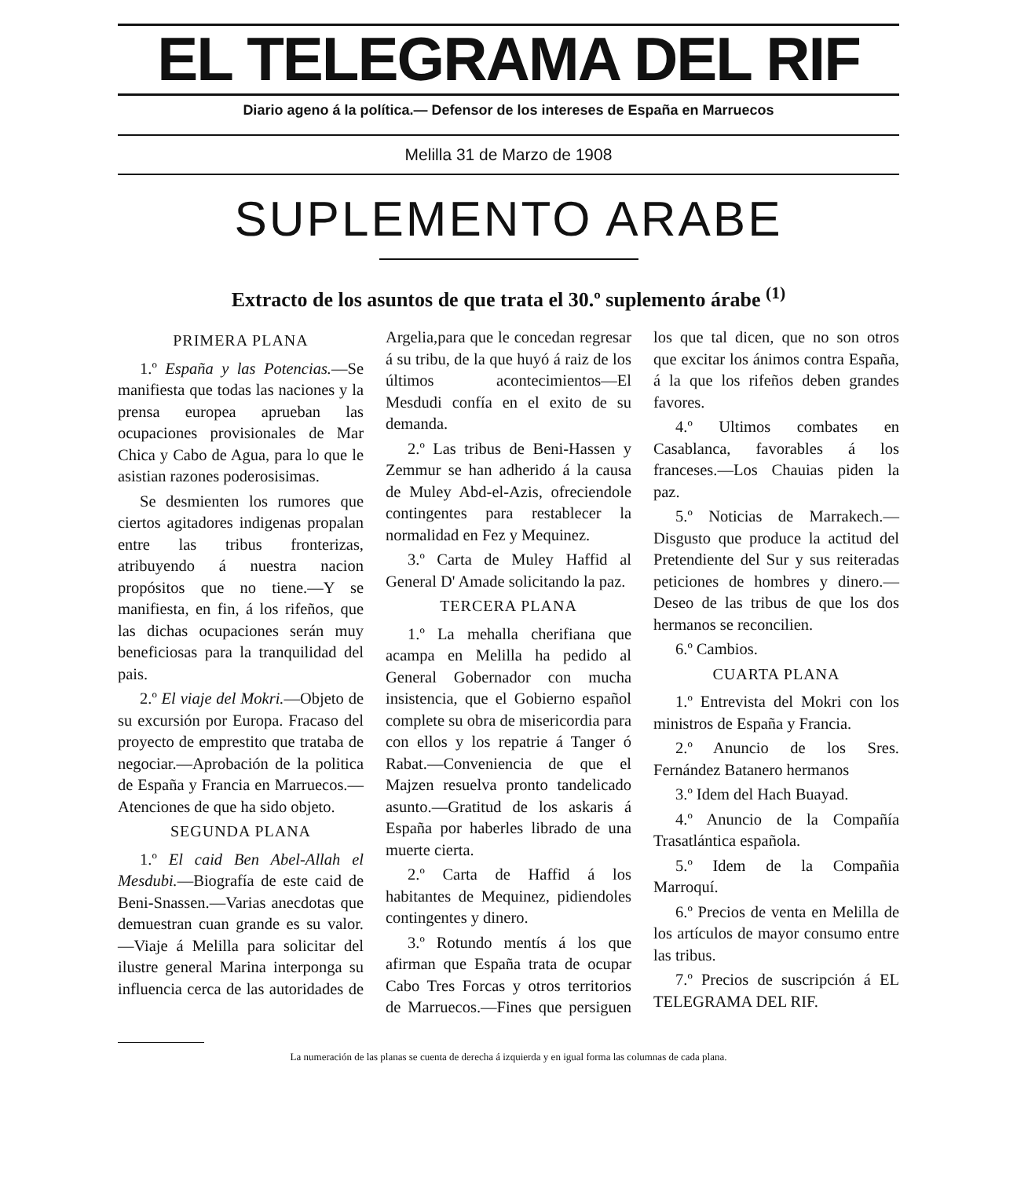EL TELEGRAMA DEL RIF
Diario ageno á la política.— Defensor de los intereses de España en Marruecos
Melilla 31 de Marzo de 1908
SUPLEMENTO ARABE
Extracto de los asuntos de que trata el 30.º suplemento árabe <sup>(1)</sup>
PRIMERA PLANA
1.º España y las Potencias.—Se manifiesta que todas las naciones y la prensa europea aprueban las ocupaciones provisionales de Mar Chica y Cabo de Agua, para lo que le asistian razones poderosisimas.
Se desmienten los rumores que ciertos agitadores indigenas propalan entre las tribus fronterizas, atribuyendo á nuestra nacion propósitos que no tiene.—Y se manifiesta, en fin, á los rifeños, que las dichas ocupaciones serán muy beneficiosas para la tranquilidad del pais.
2.º El viaje del Mokri.—Objeto de su excursión por Europa. Fracaso del proyecto de emprestito que trataba de negociar.—Aprobación de la politica de España y Francia en Marruecos.—Atenciones de que ha sido objeto.
SEGUNDA PLANA
1.º El caid Ben Abel-Allah el Mesdubi.—Biografía de este caid de Beni-Snassen.—Varias anecdotas que demuestran cuan grande es su valor.—Viaje á Melilla para solicitar del ilustre general Marina interponga su influencia cerca de las autoridades de Argelia,para que le concedan regresar á su tribu, de la que huyó á raiz de los últimos acontecimientos—El Mesdudi confía en el exito de su demanda.
2.º Las tribus de Beni-Hassen y Zemmur se han adherido á la causa de Muley Abd-el-Azis, ofreciendole contingentes para restablecer la normalidad en Fez y Mequinez.
3.º Carta de Muley Haffid al General D' Amade solicitando la paz.
TERCERA PLANA
1.º La mehalla cherifiana que acampa en Melilla ha pedido al General Gobernador con mucha insistencia, que el Gobierno español complete su obra de misericordia para con ellos y los repatrie á Tanger ó Rabat.—Conveniencia de que el Majzen resuelva pronto tandelicado asunto.—Gratitud de los askaris á España por haberles librado de una muerte cierta.
2.º Carta de Haffid á los habitantes de Mequinez, pidiendoles contingentes y dinero.
3.º Rotundo mentís á los que afirman que España trata de ocupar Cabo Tres Forcas y otros territorios de Marruecos.—Fines que persiguen los que tal dicen, que no son otros que excitar los ánimos contra España, á la que los rifeños deben grandes favores.
4.º Ultimos combates en Casablanca, favorables á los franceses.—Los Chauias piden la paz.
5.º Noticias de Marrakech.—Disgusto que produce la actitud del Pretendiente del Sur y sus reiteradas peticiones de hombres y dinero.—Deseo de las tribus de que los dos hermanos se reconcilien.
6.º Cambios.
CUARTA PLANA
1.º Entrevista del Mokri con los ministros de España y Francia.
2.º Anuncio de los Sres. Fernández Batanero hermanos
3.º Idem del Hach Buayad.
4.º Anuncio de la Compañía Trasatlántica española.
5.º Idem de la Compañia Marroquí.
6.º Precios de venta en Melilla de los artículos de mayor consumo entre las tribus.
7.º Precios de suscripción á EL TELEGRAMA DEL RIF.
La numeración de las planas se cuenta de derecha á izquierda y en igual forma las columnas de cada plana.